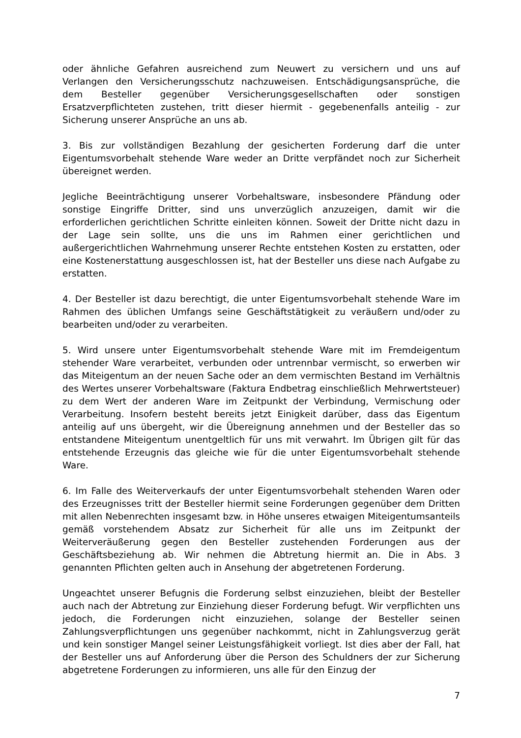oder ähnliche Gefahren ausreichend zum Neuwert zu versichern und uns auf Verlangen den Versicherungsschutz nachzuweisen. Entschädigungsansprüche, die dem Besteller gegenüber Versicherungsgesellschaften oder sonstigen Ersatzverpflichteten zustehen, tritt dieser hiermit - gegebenenfalls anteilig - zur Sicherung unserer Ansprüche an uns ab.
3. Bis zur vollständigen Bezahlung der gesicherten Forderung darf die unter Eigentumsvorbehalt stehende Ware weder an Dritte verpfändet noch zur Sicherheit übereignet werden.
Jegliche Beeinträchtigung unserer Vorbehaltsware, insbesondere Pfändung oder sonstige Eingriffe Dritter, sind uns unverzüglich anzuzeigen, damit wir die erforderlichen gerichtlichen Schritte einleiten können. Soweit der Dritte nicht dazu in der Lage sein sollte, uns die uns im Rahmen einer gerichtlichen und außergerichtlichen Wahrnehmung unserer Rechte entstehen Kosten zu erstatten, oder eine Kostenerstattung ausgeschlossen ist, hat der Besteller uns diese nach Aufgabe zu erstatten.
4. Der Besteller ist dazu berechtigt, die unter Eigentumsvorbehalt stehende Ware im Rahmen des üblichen Umfangs seine Geschäftstätigkeit zu veräußern und/oder zu bearbeiten und/oder zu verarbeiten.
5. Wird unsere unter Eigentumsvorbehalt stehende Ware mit im Fremdeigentum stehender Ware verarbeitet, verbunden oder untrennbar vermischt, so erwerben wir das Miteigentum an der neuen Sache oder an dem vermischten Bestand im Verhältnis des Wertes unserer Vorbehaltsware (Faktura Endbetrag einschließlich Mehrwertsteuer) zu dem Wert der anderen Ware im Zeitpunkt der Verbindung, Vermischung oder Verarbeitung. Insofern besteht bereits jetzt Einigkeit darüber, dass das Eigentum anteilig auf uns übergeht, wir die Übereignung annehmen und der Besteller das so entstandene Miteigentum unentgeltlich für uns mit verwahrt. Im Übrigen gilt für das entstehende Erzeugnis das gleiche wie für die unter Eigentumsvorbehalt stehende Ware.
6. Im Falle des Weiterverkaufs der unter Eigentumsvorbehalt stehenden Waren oder des Erzeugnisses tritt der Besteller hiermit seine Forderungen gegenüber dem Dritten mit allen Nebenrechten insgesamt bzw. in Höhe unseres etwaigen Miteigentumsanteils gemäß vorstehendem Absatz zur Sicherheit für alle uns im Zeitpunkt der Weiterveräußerung gegen den Besteller zustehenden Forderungen aus der Geschäftsbeziehung ab. Wir nehmen die Abtretung hiermit an. Die in Abs. 3 genannten Pflichten gelten auch in Ansehung der abgetretenen Forderung.
Ungeachtet unserer Befugnis die Forderung selbst einzuziehen, bleibt der Besteller auch nach der Abtretung zur Einziehung dieser Forderung befugt. Wir verpflichten uns jedoch, die Forderungen nicht einzuziehen, solange der Besteller seinen Zahlungsverpflichtungen uns gegenüber nachkommt, nicht in Zahlungsverzug gerät und kein sonstiger Mangel seiner Leistungsfähigkeit vorliegt. Ist dies aber der Fall, hat der Besteller uns auf Anforderung über die Person des Schuldners der zur Sicherung abgetretene Forderungen zu informieren, uns alle für den Einzug der
7